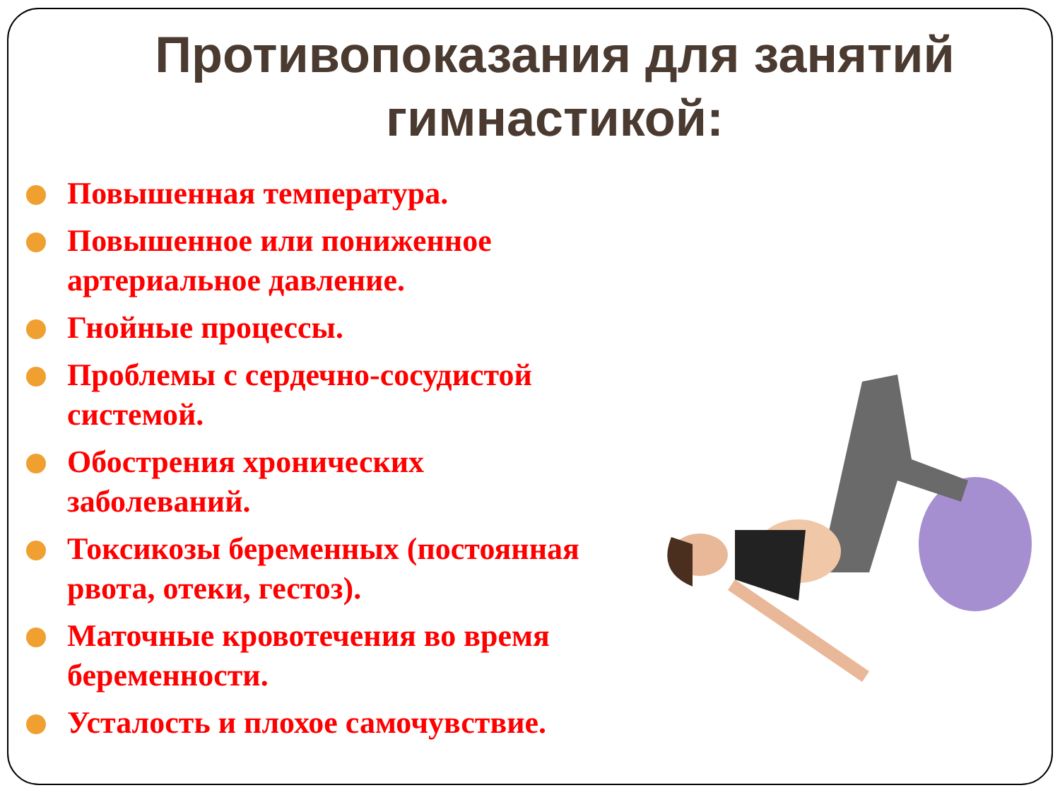Противопоказания для занятий гимнастикой:
Повышенная температура.
Повышенное или пониженное артериальное давление.
Гнойные процессы.
Проблемы с сердечно-сосудистой системой.
Обострения хронических заболеваний.
Токсикозы беременных (постоянная рвота, отеки, гестоз).
Маточные кровотечения во время беременности.
Усталость и плохое самочувствие.